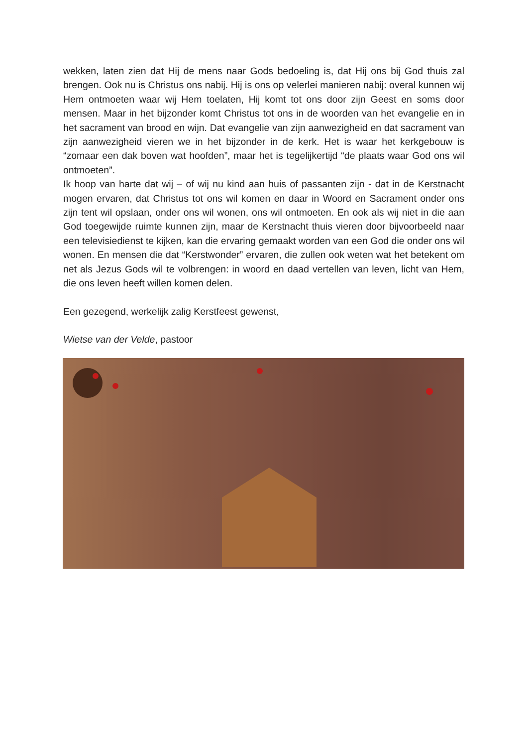wekken, laten zien dat Hij de mens naar Gods bedoeling is, dat Hij ons bij God thuis zal brengen. Ook nu is Christus ons nabij. Hij is ons op velerlei manieren nabij: overal kunnen wij Hem ontmoeten waar wij Hem toelaten, Hij komt tot ons door zijn Geest en soms door mensen. Maar in het bijzonder komt Christus tot ons in de woorden van het evangelie en in het sacrament van brood en wijn. Dat evangelie van zijn aanwezigheid en dat sacrament van zijn aanwezigheid vieren we in het bijzonder in de kerk. Het is waar het kerkgebouw is “zomaar een dak boven wat hoofden”, maar het is tegelijkertijd “de plaats waar God ons wil ontmoeten”.
Ik hoop van harte dat wij – of wij nu kind aan huis of passanten zijn - dat in de Kerstnacht mogen ervaren, dat Christus tot ons wil komen en daar in Woord en Sacrament onder ons zijn tent wil opslaan, onder ons wil wonen, ons wil ontmoeten. En ook als wij niet in die aan God toegewijde ruimte kunnen zijn, maar de Kerstnacht thuis vieren door bijvoorbeeld naar een televisiedienst te kijken, kan die ervaring gemaakt worden van een God die onder ons wil wonen. En mensen die dat “Kerstwonder” ervaren, die zullen ook weten wat het betekent om net als Jezus Gods wil te volbrengen: in woord en daad vertellen van leven, licht van Hem, die ons leven heeft willen komen delen.
Een gezegend, werkelijk zalig Kerstfeest gewenst,
Wietse van der Velde, pastoor